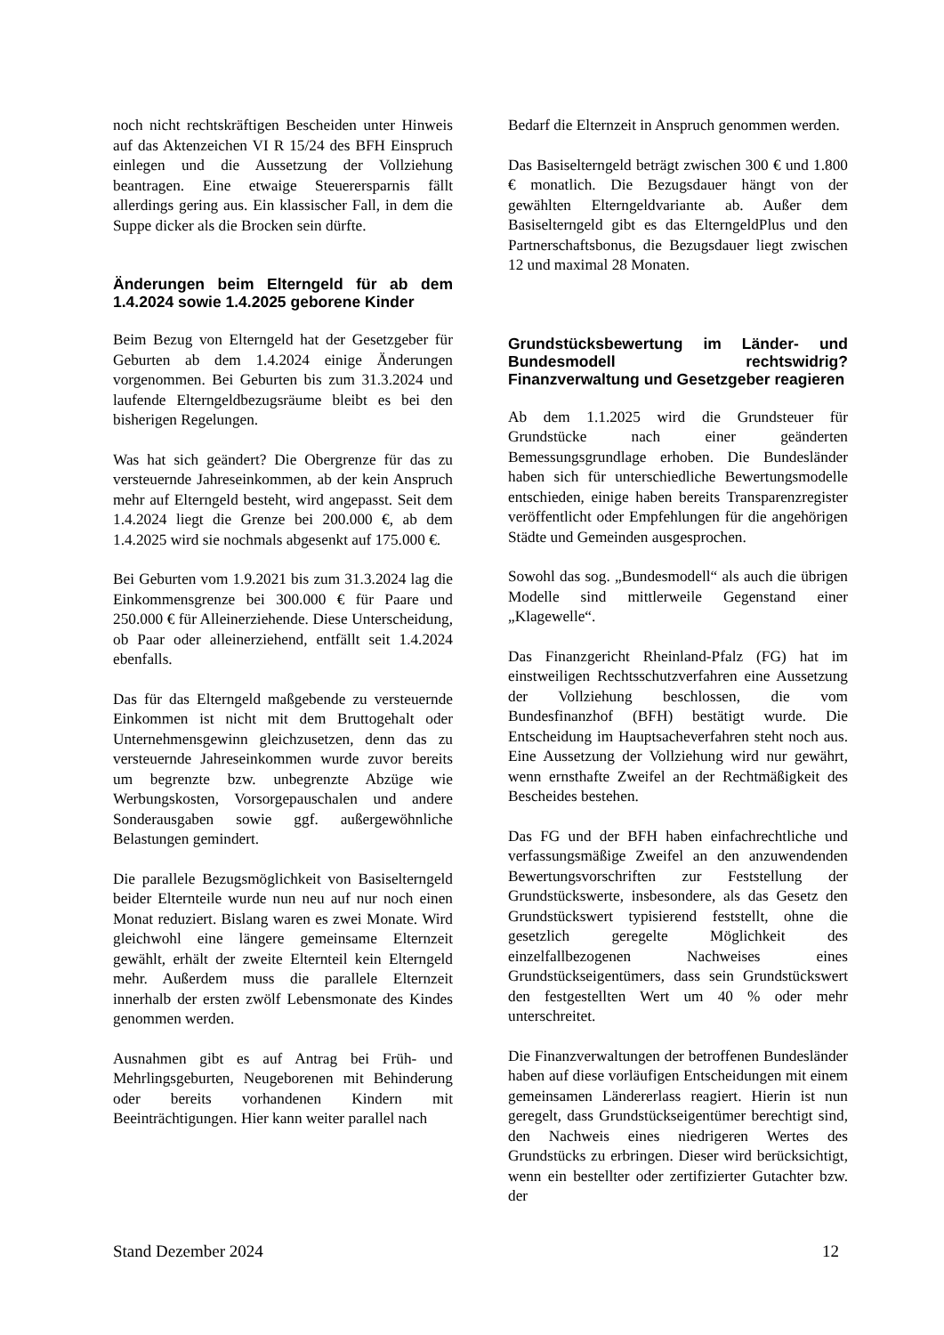noch nicht rechtskräftigen Bescheiden unter Hinweis auf das Aktenzeichen VI R 15/24 des BFH Einspruch einlegen und die Aussetzung der Vollziehung beantragen. Eine etwaige Steuerersparnis fällt allerdings gering aus. Ein klassischer Fall, in dem die Suppe dicker als die Brocken sein dürfte.
Änderungen beim Elterngeld für ab dem 1.4.2024 sowie 1.4.2025 geborene Kinder
Beim Bezug von Elterngeld hat der Gesetzgeber für Geburten ab dem 1.4.2024 einige Änderungen vorgenommen. Bei Geburten bis zum 31.3.2024 und laufende Elterngeldbezugsräume bleibt es bei den bisherigen Regelungen.
Was hat sich geändert? Die Obergrenze für das zu versteuernde Jahreseinkommen, ab der kein Anspruch mehr auf Elterngeld besteht, wird angepasst. Seit dem 1.4.2024 liegt die Grenze bei 200.000 €, ab dem 1.4.2025 wird sie nochmals abgesenkt auf 175.000 €.
Bei Geburten vom 1.9.2021 bis zum 31.3.2024 lag die Einkommensgrenze bei 300.000 € für Paare und 250.000 € für Alleinerziehende. Diese Unterscheidung, ob Paar oder alleinerziehend, entfällt seit 1.4.2024 ebenfalls.
Das für das Elterngeld maßgebende zu versteuernde Einkommen ist nicht mit dem Bruttogehalt oder Unternehmensgewinn gleichzusetzen, denn das zu versteuernde Jahreseinkommen wurde zuvor bereits um begrenzte bzw. unbegrenzte Abzüge wie Werbungskosten, Vorsorgepauschalen und andere Sonderausgaben sowie ggf. außergewöhnliche Belastungen gemindert.
Die parallele Bezugsmöglichkeit von Basiselterngeld beider Elternteile wurde nun neu auf nur noch einen Monat reduziert. Bislang waren es zwei Monate. Wird gleichwohl eine längere gemeinsame Elternzeit gewählt, erhält der zweite Elternteil kein Elterngeld mehr. Außerdem muss die parallele Elternzeit innerhalb der ersten zwölf Lebensmonate des Kindes genommen werden.
Ausnahmen gibt es auf Antrag bei Früh- und Mehrlingsgeburten, Neugeborenen mit Behinderung oder bereits vorhandenen Kindern mit Beeinträchtigungen. Hier kann weiter parallel nach
Bedarf die Elternzeit in Anspruch genommen werden.
Das Basiselterngeld beträgt zwischen 300 € und 1.800 € monatlich. Die Bezugsdauer hängt von der gewählten Elterngeldvariante ab. Außer dem Basiselterngeld gibt es das ElterngeldPlus und den Partnerschaftsbonus, die Bezugsdauer liegt zwischen 12 und maximal 28 Monaten.
Grundstücksbewertung im Länder- und Bundesmodell rechtswidrig? Finanzverwaltung und Gesetzgeber reagieren
Ab dem 1.1.2025 wird die Grundsteuer für Grundstücke nach einer geänderten Bemessungsgrundlage erhoben. Die Bundesländer haben sich für unterschiedliche Bewertungsmodelle entschieden, einige haben bereits Transparenzregister veröffentlicht oder Empfehlungen für die angehörigen Städte und Gemeinden ausgesprochen.
Sowohl das sog. „Bundesmodell“ als auch die übrigen Modelle sind mittlerweile Gegenstand einer „Klagewelle“.
Das Finanzgericht Rheinland-Pfalz (FG) hat im einstweiligen Rechtsschutzverfahren eine Aussetzung der Vollziehung beschlossen, die vom Bundesfinanzhof (BFH) bestätigt wurde. Die Entscheidung im Hauptsacheverfahren steht noch aus. Eine Aussetzung der Vollziehung wird nur gewährt, wenn ernsthafte Zweifel an der Rechtmäßigkeit des Bescheides bestehen.
Das FG und der BFH haben einfachrechtliche und verfassungsmäßige Zweifel an den anzuwendenden Bewertungsvorschriften zur Feststellung der Grundstückswerte, insbesondere, als das Gesetz den Grundstückswert typisierend feststellt, ohne die gesetzlich geregelte Möglichkeit des einzelfallbezogenen Nachweises eines Grundstückseigentümers, dass sein Grundstückswert den festgestellten Wert um 40 % oder mehr unterschreitet.
Die Finanzverwaltungen der betroffenen Bundesländer haben auf diese vorläufigen Entscheidungen mit einem gemeinsamen Ländererlass reagiert. Hierin ist nun geregelt, dass Grundstückseigentümer berechtigt sind, den Nachweis eines niedrigeren Wertes des Grundstücks zu erbringen. Dieser wird berücksichtigt, wenn ein bestellter oder zertifizierter Gutachter bzw. der
Stand Dezember 2024 12